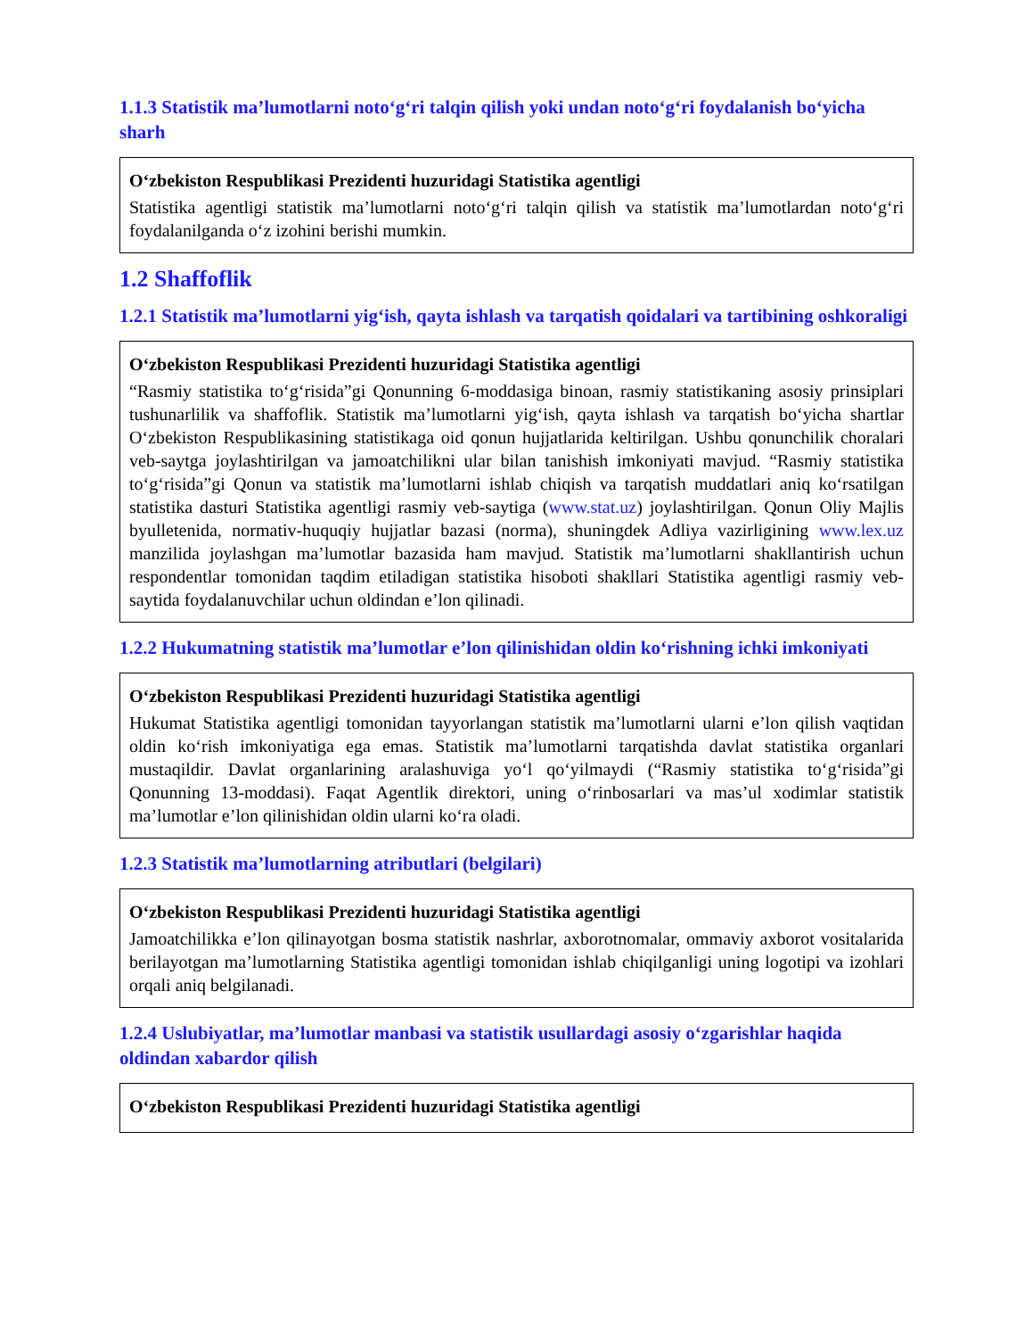1.1.3 Statistik ma’lumotlarni noto‘g‘ri talqin qilish yoki undan noto‘g‘ri foydalanish bo‘yicha sharh
O‘zbekiston Respublikasi Prezidenti huzuridagi Statistika agentligi
Statistika agentligi statistik ma’lumotlarni noto‘g‘ri talqin qilish va statistik ma’lumotlardan noto‘g‘ri foydalanilganda o‘z izohini berishi mumkin.
1.2 Shaffoflik
1.2.1 Statistik ma’lumotlarni yig‘ish, qayta ishlash va tarqatish qoidalari va tartibining oshkoraligi
O‘zbekiston Respublikasi Prezidenti huzuridagi Statistika agentligi
“Rasmiy statistika to‘g‘risida”gi Qonunning 6-moddasiga binoan, rasmiy statistikaning asosiy prinsiplari tushunarlilik va shaffoflik. Statistik ma’lumotlarni yig‘ish, qayta ishlash va tarqatish bo‘yicha shartlar O‘zbekiston Respublikasining statistikaga oid qonun hujjatlarida keltirilgan. Ushbu qonunchilik choralari veb-saytga joylashtirilgan va jamoatchilikni ular bilan tanishish imkoniyati mavjud. “Rasmiy statistika to‘g‘risida”gi Qonun va statistik ma’lumotlarni ishlab chiqish va tarqatish muddatlari aniq ko‘rsatilgan statistika dasturi Statistika agentligi rasmiy veb-saytiga (www.stat.uz) joylashtirilgan. Qonun Oliy Majlis byulletenida, normativ-huquqiy hujjatlar bazasi (norma), shuningdek Adliya vazirligining www.lex.uz manzilida joylashgan ma’lumotlar bazasida ham mavjud. Statistik ma’lumotlarni shakllantirish uchun respondentlar tomonidan taqdim etiladigan statistika hisoboti shakllari Statistika agentligi rasmiy veb-saytida foydalanuvchilar uchun oldindan e’lon qilinadi.
1.2.2 Hukumatning statistik ma’lumotlar e’lon qilinishidan oldin ko‘rishning ichki imkoniyati
O‘zbekiston Respublikasi Prezidenti huzuridagi Statistika agentligi
Hukumat Statistika agentligi tomonidan tayyorlangan statistik ma’lumotlarni ularni e’lon qilish vaqtidan oldin ko‘rish imkoniyatiga ega emas. Statistik ma’lumotlarni tarqatishda davlat statistika organlari mustaqildir. Davlat organlarining aralashuviga yo‘l qo‘yilmaydi (“Rasmiy statistika to‘g‘risida”gi Qonunning 13-moddasi). Faqat Agentlik direktori, uning o‘rinbosarlari va mas’ul xodimlar statistik ma’lumotlar e’lon qilinishidan oldin ularni ko‘ra oladi.
1.2.3 Statistik ma’lumotlarning atributlari (belgilari)
O‘zbekiston Respublikasi Prezidenti huzuridagi Statistika agentligi
Jamoatchilikka e’lon qilinayotgan bosma statistik nashrlar, axborotnomalar, ommaviy axborot vositalarida berilayotgan ma’lumotlarning Statistika agentligi tomonidan ishlab chiqilganligi uning logotipi va izohlari orqali aniq belgilanadi.
1.2.4 Uslubiyatlar, ma’lumotlar manbasi va statistik usullardagi asosiy o‘zgarishlar haqida oldindan xabardor qilish
O‘zbekiston Respublikasi Prezidenti huzuridagi Statistika agentligi